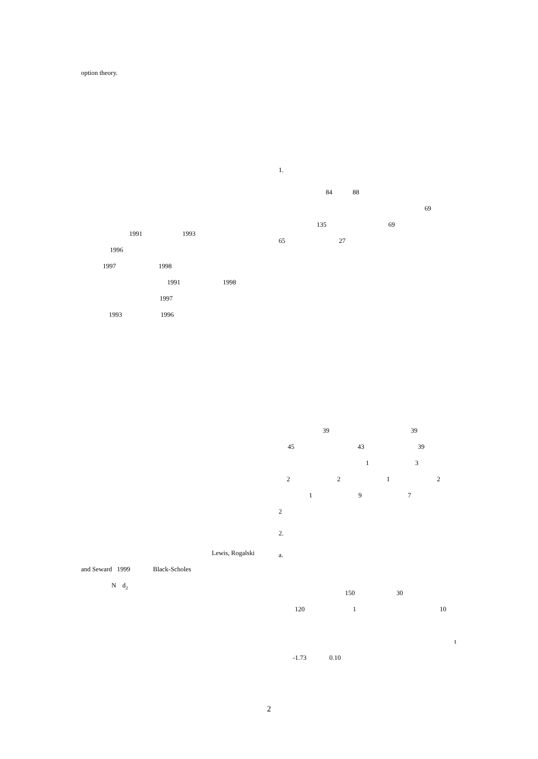option theory.
1991 1993
1996
1997 1998
1991 1998
1997
1993 1996
Lewis, Rogalski
and Seward 1999 Black-Scholes
Nd<sub>2</sub>
1.
84 88
69
135 69
65 27
39 39
45 43 39
13
2212
197
2
2.
a.
150 30
120 1 10
t
-1.73 0.10
2